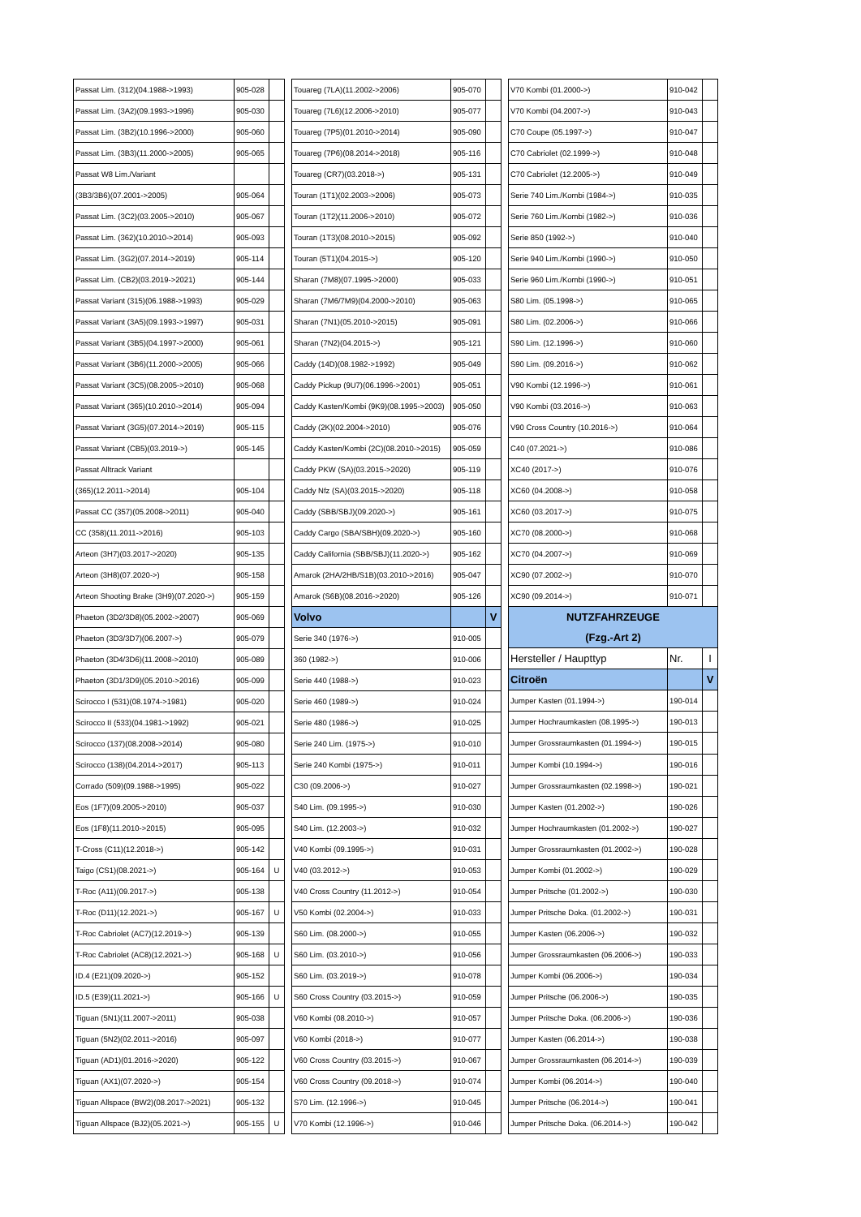| Passat Lim. (312)(04.1988->1993) | 905-028 | |
| Passat Lim. (3A2)(09.1993->1996) | 905-030 | |
| Passat Lim. (3B2)(10.1996->2000) | 905-060 | |
| Passat Lim. (3B3)(11.2000->2005) | 905-065 | |
| Passat W8 Lim./Variant | | |
| (3B3/3B6)(07.2001->2005) | 905-064 | |
| Passat Lim. (3C2)(03.2005->2010) | 905-067 | |
| Passat Lim. (362)(10.2010->2014) | 905-093 | |
| Passat Lim. (3G2)(07.2014->2019) | 905-114 | |
| Passat Lim. (CB2)(03.2019->2021) | 905-144 | |
| Passat Variant (315)(06.1988->1993) | 905-029 | |
| Passat Variant (3A5)(09.1993->1997) | 905-031 | |
| Passat Variant (3B5)(04.1997->2000) | 905-061 | |
| Passat Variant (3B6)(11.2000->2005) | 905-066 | |
| Passat Variant (3C5)(08.2005->2010) | 905-068 | |
| Passat Variant (365)(10.2010->2014) | 905-094 | |
| Passat Variant (3G5)(07.2014->2019) | 905-115 | |
| Passat Variant (CB5)(03.2019->) | 905-145 | |
| Passat Alltrack Variant | | |
| (365)(12.2011->2014) | 905-104 | |
| Passat CC (357)(05.2008->2011) | 905-040 | |
| CC (358)(11.2011->2016) | 905-103 | |
| Arteon (3H7)(03.2017->2020) | 905-135 | |
| Arteon (3H8)(07.2020->) | 905-158 | |
| Arteon Shooting Brake (3H9)(07.2020->) | 905-159 | |
| Phaeton (3D2/3D8)(05.2002->2007) | 905-069 | |
| Phaeton (3D3/3D7)(06.2007->) | 905-079 | |
| Phaeton (3D4/3D6)(11.2008->2010) | 905-089 | |
| Phaeton (3D1/3D9)(05.2010->2016) | 905-099 | |
| Scirocco I (531)(08.1974->1981) | 905-020 | |
| Scirocco II (533)(04.1981->1992) | 905-021 | |
| Scirocco (137)(08.2008->2014) | 905-080 | |
| Scirocco (138)(04.2014->2017) | 905-113 | |
| Corrado (509)(09.1988->1995) | 905-022 | |
| Eos (1F7)(09.2005->2010) | 905-037 | |
| Eos (1F8)(11.2010->2015) | 905-095 | |
| T-Cross (C11)(12.2018->) | 905-142 | |
| Taigo (CS1)(08.2021->) | 905-164 | U |
| T-Roc (A11)(09.2017->) | 905-138 | |
| T-Roc (D11)(12.2021->) | 905-167 | U |
| T-Roc Cabriolet (AC7)(12.2019->) | 905-139 | |
| T-Roc Cabriolet (AC8)(12.2021->) | 905-168 | U |
| ID.4 (E21)(09.2020->) | 905-152 | |
| ID.5 (E39)(11.2021->) | 905-166 | U |
| Tiguan (5N1)(11.2007->2011) | 905-038 | |
| Tiguan (5N2)(02.2011->2016) | 905-097 | |
| Tiguan (AD1)(01.2016->2020) | 905-122 | |
| Tiguan (AX1)(07.2020->) | 905-154 | |
| Tiguan Allspace (BW2)(08.2017->2021) | 905-132 | |
| Tiguan Allspace (BJ2)(05.2021->) | 905-155 | U |
| Touareg (7LA)(11.2002->2006) | 905-070 | |
| Touareg (7L6)(12.2006->2010) | 905-077 | |
| Touareg (7P5)(01.2010->2014) | 905-090 | |
| Touareg (7P6)(08.2014->2018) | 905-116 | |
| Touareg (CR7)(03.2018->) | 905-131 | |
| Touran (1T1)(02.2003->2006) | 905-073 | |
| Touran (1T2)(11.2006->2010) | 905-072 | |
| Touran (1T3)(08.2010->2015) | 905-092 | |
| Touran (5T1)(04.2015->) | 905-120 | |
| Sharan (7M8)(07.1995->2000) | 905-033 | |
| Sharan (7M6/7M9)(04.2000->2010) | 905-063 | |
| Sharan (7N1)(05.2010->2015) | 905-091 | |
| Sharan (7N2)(04.2015->) | 905-121 | |
| Caddy (14D)(08.1982->1992) | 905-049 | |
| Caddy Pickup (9U7)(06.1996->2001) | 905-051 | |
| Caddy Kasten/Kombi (9K9)(08.1995->2003) | 905-050 | |
| Caddy (2K)(02.2004->2010) | 905-076 | |
| Caddy Kasten/Kombi (2C)(08.2010->2015) | 905-059 | |
| Caddy PKW (SA)(03.2015->2020) | 905-119 | |
| Caddy Nfz (SA)(03.2015->2020) | 905-118 | |
| Caddy (SBB/SBJ)(09.2020->) | 905-161 | |
| Caddy Cargo (SBA/SBH)(09.2020->) | 905-160 | |
| Caddy California (SBB/SBJ)(11.2020->) | 905-162 | |
| Amarok (2HA/2HB/S1B)(03.2010->2016) | 905-047 | |
| Amarok (S6B)(08.2016->2020) | 905-126 | |
| Volvo | | V |
| Serie 340 (1976->) | 910-005 | |
| 360 (1982->) | 910-006 | |
| Serie 440 (1988->) | 910-023 | |
| Serie 460 (1989->) | 910-024 | |
| Serie 480 (1986->) | 910-025 | |
| Serie 240 Lim. (1975->) | 910-010 | |
| Serie 240 Kombi (1975->) | 910-011 | |
| C30 (09.2006->) | 910-027 | |
| S40 Lim. (09.1995->) | 910-030 | |
| S40 Lim. (12.2003->) | 910-032 | |
| V40 Kombi (09.1995->) | 910-031 | |
| V40 (03.2012->) | 910-053 | |
| V40 Cross Country (11.2012->) | 910-054 | |
| V50 Kombi (02.2004->) | 910-033 | |
| S60 Lim. (08.2000->) | 910-055 | |
| S60 Lim. (03.2010->) | 910-056 | |
| S60 Lim. (03.2019->) | 910-078 | |
| S60 Cross Country (03.2015->) | 910-059 | |
| V60 Kombi (08.2010->) | 910-057 | |
| V60 Kombi (2018->) | 910-077 | |
| V60 Cross Country (03.2015->) | 910-067 | |
| V60 Cross Country (09.2018->) | 910-074 | |
| S70 Lim. (12.1996->) | 910-045 | |
| V70 Kombi (12.1996->) | 910-046 | |
| V70 Kombi (01.2000->) | 910-042 | |
| V70 Kombi (04.2007->) | 910-043 | |
| C70 Coupe (05.1997->) | 910-047 | |
| C70 Cabriolet (02.1999->) | 910-048 | |
| C70 Cabriolet (12.2005->) | 910-049 | |
| Serie 740 Lim./Kombi (1984->) | 910-035 | |
| Serie 760 Lim./Kombi (1982->) | 910-036 | |
| Serie 850 (1992->) | 910-040 | |
| Serie 940 Lim./Kombi (1990->) | 910-050 | |
| Serie 960 Lim./Kombi (1990->) | 910-051 | |
| S80 Lim. (05.1998->) | 910-065 | |
| S80 Lim. (02.2006->) | 910-066 | |
| S90 Lim. (12.1996->) | 910-060 | |
| S90 Lim. (09.2016->) | 910-062 | |
| V90 Kombi (12.1996->) | 910-061 | |
| V90 Kombi (03.2016->) | 910-063 | |
| V90 Cross Country (10.2016->) | 910-064 | |
| C40 (07.2021->) | 910-086 | |
| XC40 (2017->) | 910-076 | |
| XC60 (04.2008->) | 910-058 | |
| XC60 (03.2017->) | 910-075 | |
| XC70 (08.2000->) | 910-068 | |
| XC70 (04.2007->) | 910-069 | |
| XC90 (07.2002->) | 910-070 | |
| XC90 (09.2014->) | 910-071 | |
| NUTZFAHRZEUGE | | |
| (Fzg.-Art 2) | | |
| Hersteller / Haupttyp | Nr. | I |
| Citroën | | V |
| Jumper Kasten (01.1994->) | 190-014 | |
| Jumper Hochraumkasten (08.1995->) | 190-013 | |
| Jumper Grossraumkasten (01.1994->) | 190-015 | |
| Jumper Kombi (10.1994->) | 190-016 | |
| Jumper Grossraumkasten (02.1998->) | 190-021 | |
| Jumper Kasten (01.2002->) | 190-026 | |
| Jumper Hochraumkasten (01.2002->) | 190-027 | |
| Jumper Grossraumkasten (01.2002->) | 190-028 | |
| Jumper Kombi (01.2002->) | 190-029 | |
| Jumper Pritsche (01.2002->) | 190-030 | |
| Jumper Pritsche Doka. (01.2002->) | 190-031 | |
| Jumper Kasten (06.2006->) | 190-032 | |
| Jumper Grossraumkasten (06.2006->) | 190-033 | |
| Jumper Kombi (06.2006->) | 190-034 | |
| Jumper Pritsche (06.2006->) | 190-035 | |
| Jumper Pritsche Doka. (06.2006->) | 190-036 | |
| Jumper Kasten (06.2014->) | 190-038 | |
| Jumper Grossraumkasten (06.2014->) | 190-039 | |
| Jumper Kombi (06.2014->) | 190-040 | |
| Jumper Pritsche (06.2014->) | 190-041 | |
| Jumper Pritsche Doka. (06.2014->) | 190-042 | |